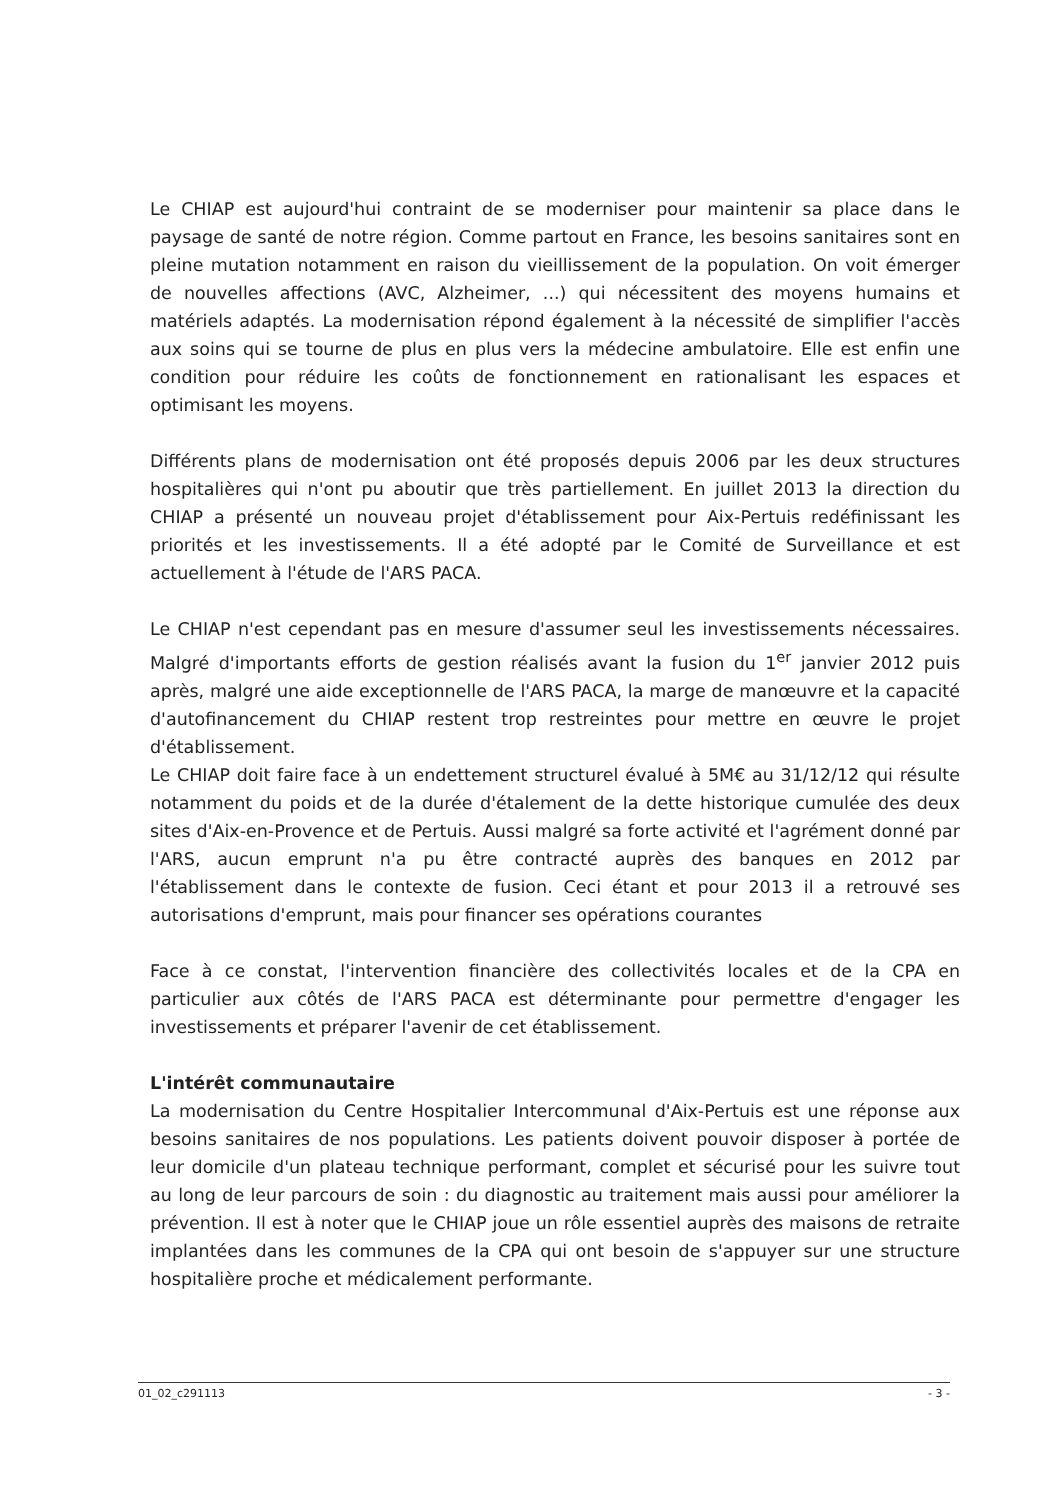Le CHIAP est aujourd'hui contraint de se moderniser pour maintenir sa place dans le paysage de santé de notre région. Comme partout en France, les besoins sanitaires sont en pleine mutation notamment en raison du vieillissement de la population. On voit émerger de nouvelles affections (AVC, Alzheimer, ...) qui nécessitent des moyens humains et matériels adaptés. La modernisation répond également à la nécessité de simplifier l'accès aux soins qui se tourne de plus en plus vers la médecine ambulatoire. Elle est enfin une condition pour réduire les coûts de fonctionnement en rationalisant les espaces et optimisant les moyens.
Différents plans de modernisation ont été proposés depuis 2006 par les deux structures hospitalières qui n'ont pu aboutir que très partiellement. En juillet 2013 la direction du CHIAP a présenté un nouveau projet d'établissement pour Aix-Pertuis redéfinissant les priorités et les investissements. Il a été adopté par le Comité de Surveillance et est actuellement à l'étude de l'ARS PACA.
Le CHIAP n'est cependant pas en mesure d'assumer seul les investissements nécessaires. Malgré d'importants efforts de gestion réalisés avant la fusion du 1<sup>er</sup> janvier 2012 puis après, malgré une aide exceptionnelle de l'ARS PACA, la marge de manœuvre et la capacité d'autofinancement du CHIAP restent trop restreintes pour mettre en œuvre le projet d'établissement.
Le CHIAP doit faire face à un endettement structurel évalué à 5M€ au 31/12/12 qui résulte notamment du poids et de la durée d'étalement de la dette historique cumulée des deux sites d'Aix-en-Provence et de Pertuis. Aussi malgré sa forte activité et l'agrément donné par l'ARS, aucun emprunt n'a pu être contracté auprès des banques en 2012 par l'établissement dans le contexte de fusion. Ceci étant et pour 2013 il a retrouvé ses autorisations d'emprunt, mais pour financer ses opérations courantes
Face à ce constat, l'intervention financière des collectivités locales et de la CPA en particulier aux côtés de l'ARS PACA est déterminante pour permettre d'engager les investissements et préparer l'avenir de cet établissement.
L'intérêt communautaire
La modernisation du Centre Hospitalier Intercommunal d'Aix-Pertuis est une réponse aux besoins sanitaires de nos populations. Les patients doivent pouvoir disposer à portée de leur domicile d'un plateau technique performant, complet et sécurisé pour les suivre tout au long de leur parcours de soin : du diagnostic au traitement mais aussi pour améliorer la prévention. Il est à noter que le CHIAP joue un rôle essentiel auprès des maisons de retraite implantées dans les communes de la CPA qui ont besoin de s'appuyer sur une structure hospitalière proche et médicalement performante.
01_02_c291113 - 3 -